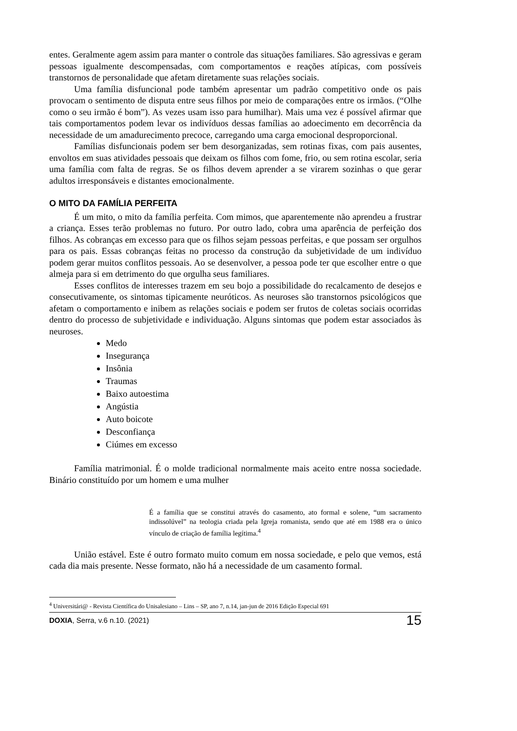entes. Geralmente agem assim para manter o controle das situações familiares. São agressivas e geram pessoas igualmente descompensadas, com comportamentos e reações atípicas, com possíveis transtornos de personalidade que afetam diretamente suas relações sociais.
Uma família disfuncional pode também apresentar um padrão competitivo onde os pais provocam o sentimento de disputa entre seus filhos por meio de comparações entre os irmãos. (“Olhe como o seu irmão é bom”). As vezes usam isso para humilhar). Mais uma vez é possível afirmar que tais comportamentos podem levar os indivíduos dessas famílias ao adoecimento em decorrência da necessidade de um amadurecimento precoce, carregando uma carga emocional desproporcional.
Famílias disfuncionais podem ser bem desorganizadas, sem rotinas fixas, com pais ausentes, envoltos em suas atividades pessoais que deixam os filhos com fome, frio, ou sem rotina escolar, seria uma família com falta de regras. Se os filhos devem aprender a se virarem sozinhas o que gerar adultos irresponsáveis e distantes emocionalmente.
O MITO DA FAMÍLIA PERFEITA
É um mito, o mito da família perfeita. Com mimos, que aparentemente não aprendeu a frustrar a criança. Esses terão problemas no futuro. Por outro lado, cobra uma aparência de perfeição dos filhos. As cobranças em excesso para que os filhos sejam pessoas perfeitas, e que possam ser orgulhos para os pais. Essas cobranças feitas no processo da construção da subjetividade de um indivíduo podem gerar muitos conflitos pessoais. Ao se desenvolver, a pessoa pode ter que escolher entre o que almeja para si em detrimento do que orgulha seus familiares.
Esses conflitos de interesses trazem em seu bojo a possibilidade do recalcamento de desejos e consecutivamente, os sintomas tipicamente neuróticos. As neuroses são transtornos psicológicos que afetam o comportamento e inibem as relações sociais e podem ser frutos de coletas sociais ocorridas dentro do processo de subjetividade e individuação. Alguns sintomas que podem estar associados às neuroses.
Medo
Insegurança
Insônia
Traumas
Baixo autoestima
Angústia
Auto boicote
Desconfiança
Ciúmes em excesso
Família matrimonial. É o molde tradicional normalmente mais aceito entre nossa sociedade. Binário constituído por um homem e uma mulher
É a família que se constitui através do casamento, ato formal e solene, “um sacramento indissolúvel” na teologia criada pela Igreja romanista, sendo que até em 1988 era o único vínculo de criação de família legítima.<sup>4</sup>
União estável. Este é outro formato muito comum em nossa sociedade, e pelo que vemos, está cada dia mais presente. Nesse formato, não há a necessidade de um casamento formal.
<sup>4</sup> Universitári@ - Revista Científica do Unisalesiano – Lins – SP, ano 7, n.14, jan-jun de 2016 Edição Especial 691
DOXIA, Serra, v.6 n.10. (2021) 15